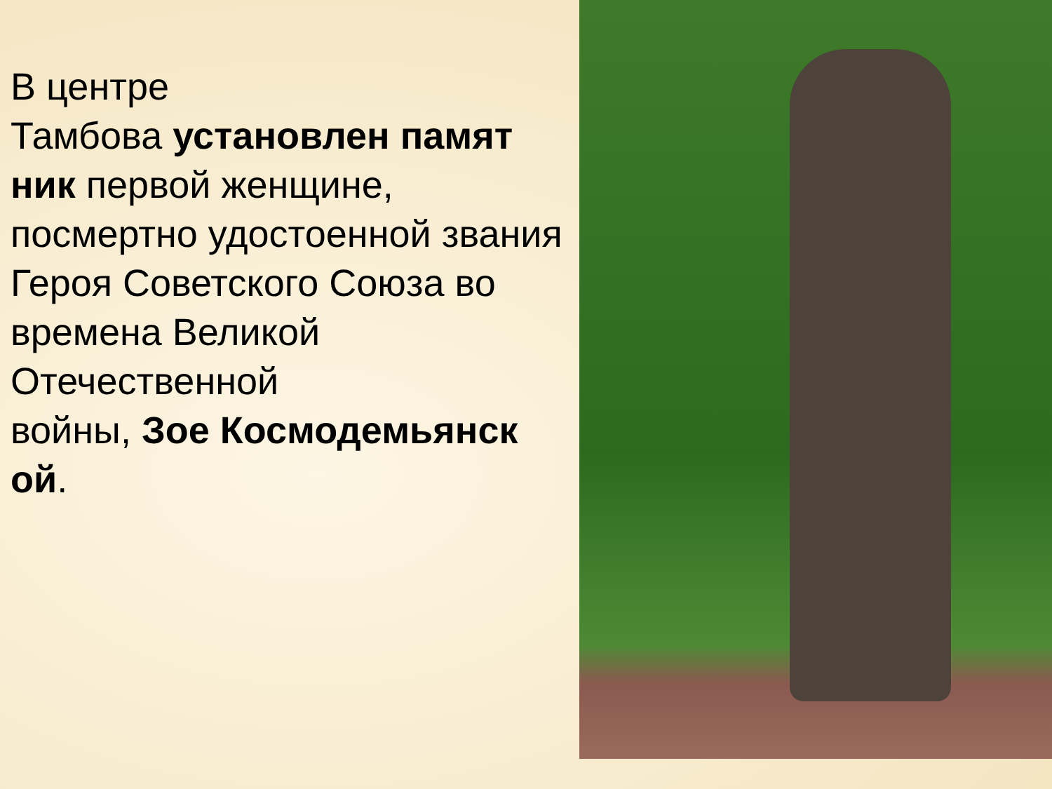В центре
Тамбова установлен памят ник первой женщине, посмертно удостоенной звания Героя Советского Союза во времена Великой Отечественной
войны, Зое Космодемьянск ой.